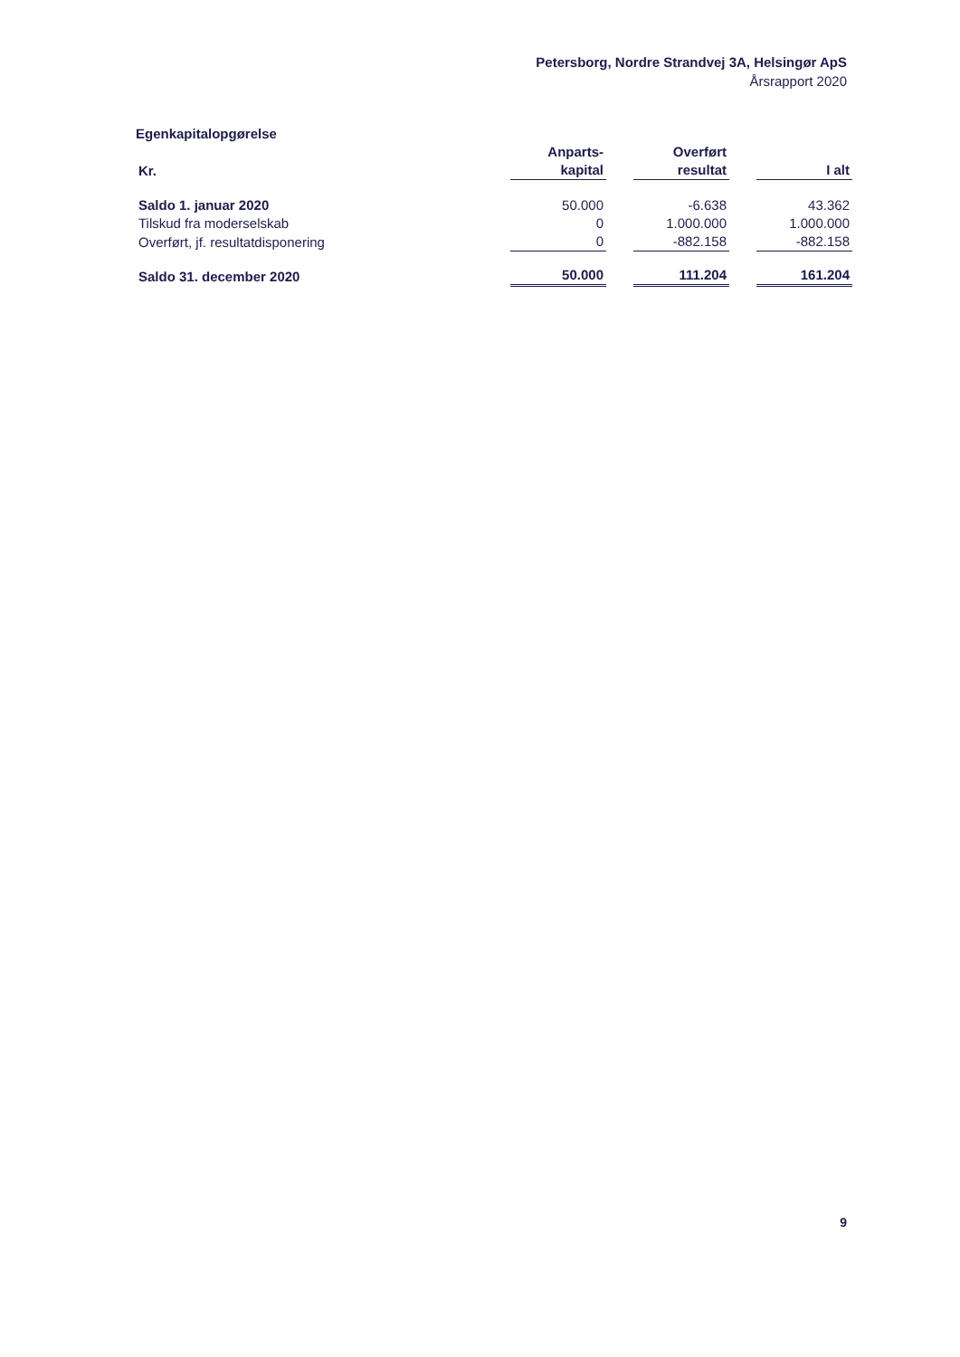Petersborg, Nordre Strandvej 3A, Helsingør ApS
Årsrapport 2020
Egenkapitalopgørelse
| Kr. | Anparts- kapital | | Overført resultat | | I alt |
| --- | --- | --- | --- | --- | --- |
| Saldo 1. januar 2020 | 50.000 | | -6.638 | | 43.362 |
| Tilskud fra moderselskab | 0 | | 1.000.000 | | 1.000.000 |
| Overført, jf. resultatdisponering | 0 | | -882.158 | | -882.158 |
| Saldo 31. december 2020 | 50.000 | | 111.204 | | 161.204 |
9